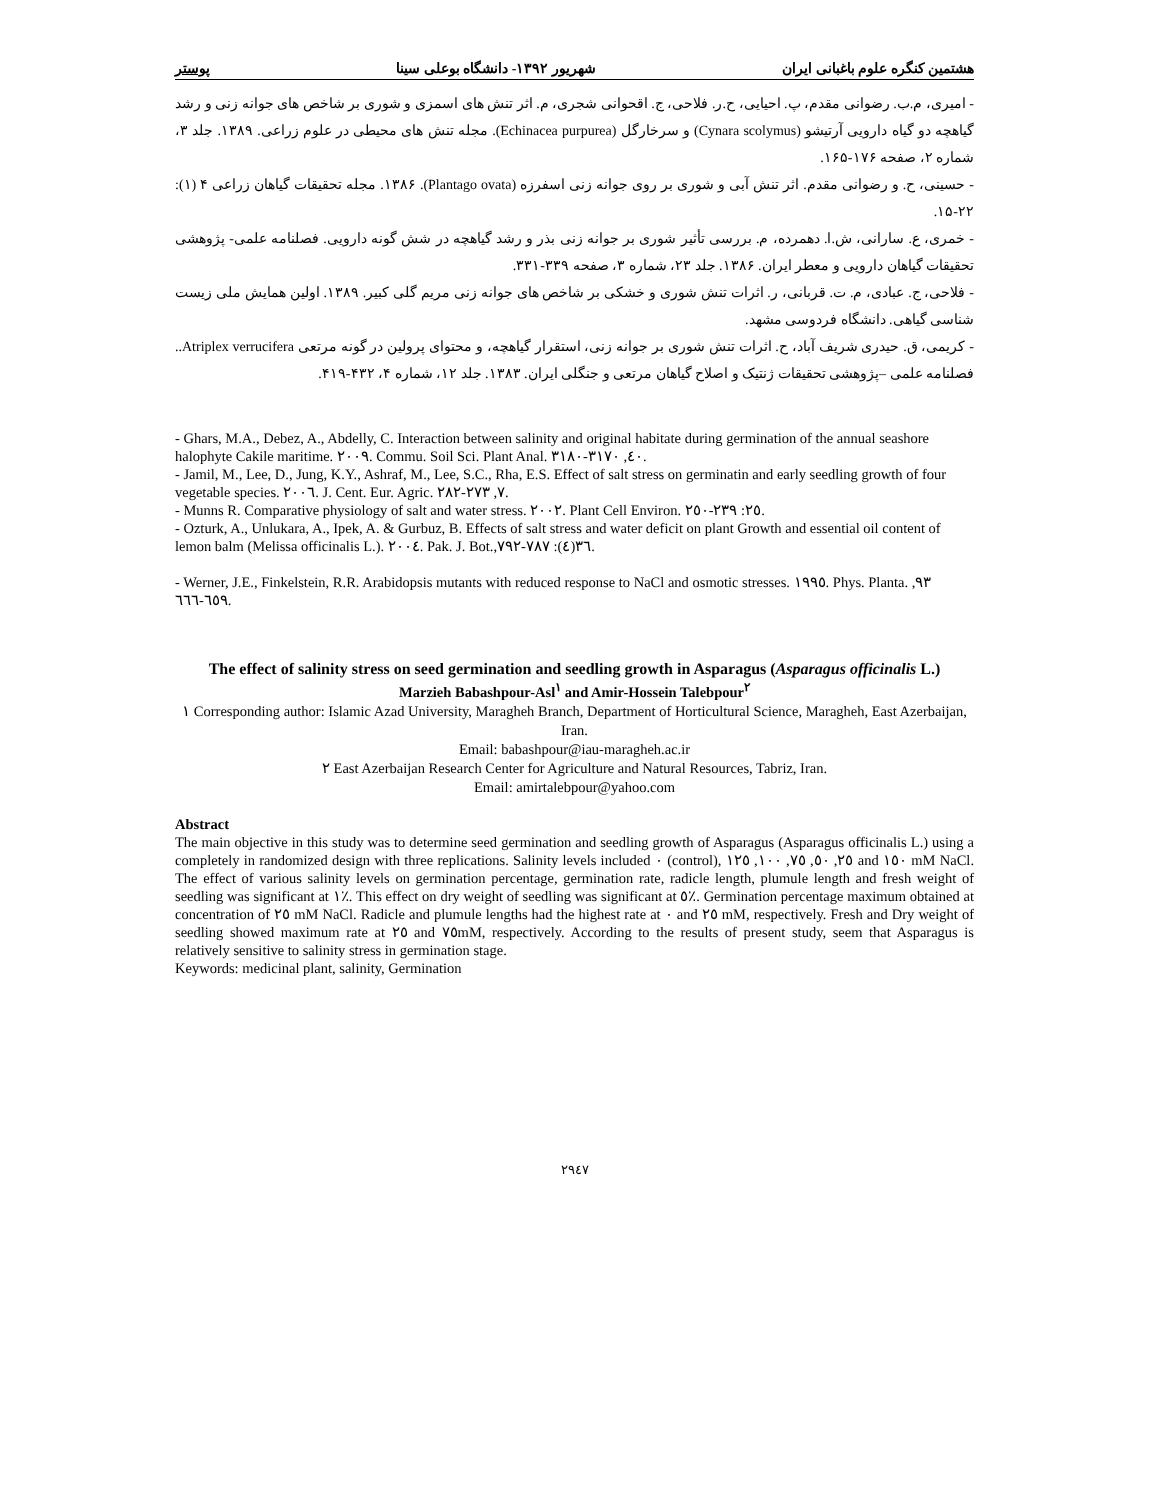هشتمین کنگره علوم باغبانی ایران شهریور ۱۳۹۲- دانشگاه بوعلی سینا پوستر
- امیری، م.ب. رضوانی مقدم، پ. احیایی، ح.ر. فلاحی، ج. اقحوانی شجری، م. اثر تنش های اسمزی و شوری بر شاخص های جوانه زنی و رشد گیاهچه دو گیاه دارویی آرتیشو (Cynara scolymus) و سرخارگل (Echinacea purpurea). مجله تنش های محیطی در علوم زراعی. ۱۳۸۹. جلد ۳، شماره ۲، صفحه ۱۷۶-۱۶۵.
- حسینی، ح. و رضوانی مقدم. اثر تنش آبی و شوری بر روی جوانه زنی اسفرزه (Plantago ovata). ۱۳۸۶. مجله تحقیقات گیاهان زراعی ۴ (۱): ۲۲-۱۵.
- خمری، ع. سارانی، ش.ا. دهمرده، م. بررسی تأثیر شوری بر جوانه زنی بذر و رشد گیاهچه در شش گونه دارویی. فصلنامه علمی- پژوهشی تحقیقات گیاهان دارویی و معطر ایران. ۱۳۸۶. جلد ۲۳، شماره ۳، صفحه ۳۳۹-۳۳۱.
- فلاحی، ج. عبادی، م. ت. قربانی، ر. اثرات تنش شوری و خشکی بر شاخص های جوانه زنی مریم گلی کبیر. ۱۳۸۹. اولین همایش ملی زیست شناسی گیاهی. دانشگاه فردوسی مشهد.
- کریمی، ق. حیدری شریف آباد، ح. اثرات تنش شوری بر جوانه زنی، استقرار گیاهچه، و محتوای پرولین در گونه مرتعی Atriplex verrucifera.. فصلنامه علمی –پژوهشی تحقیقات ژنتیک و اصلاح گیاهان مرتعی و جنگلی ایران. ۱۳۸۳. جلد ۱۲، شماره ۴، ۴۳۲-۴۱۹.
- Ghars, M.A., Debez, A., Abdelly, C. Interaction between salinity and original habitate during germination of the annual seashore halophyte Cakile maritime. ٢٠٠٩. Commu. Soil Sci. Plant Anal. ٤٠, ٣١٧٠-٣١٨٠.
- Jamil, M., Lee, D., Jung, K.Y., Ashraf, M., Lee, S.C., Rha, E.S. Effect of salt stress on germinatin and early seedling growth of four vegetable species. ٢٠٠٦. J. Cent. Eur. Agric. ٧, ٢٧٣-٢٨٢.
- Munns R. Comparative physiology of salt and water stress. ٢٠٠٢. Plant Cell Environ. ٢٥: ٢٣٩-٢٥٠.
- Ozturk, A., Unlukara, A., Ipek, A. & Gurbuz, B. Effects of salt stress and water deficit on plant Growth and essential oil content of lemon balm (Melissa officinalis L.). ٢٠٠٤. Pak. J. Bot.,٣٦(٤): ٧٨٧-٧٩٢.
- Werner, J.E., Finkelstein, R.R. Arabidopsis mutants with reduced response to NaCl and osmotic stresses. ١٩٩٥. Phys. Planta. ٩٣, ٦٥٩-٦٦٦.
The effect of salinity stress on seed germination and seedling growth in Asparagus (Asparagus officinalis L.)
Marzieh Babashpour-Asl<sup>١</sup> and Amir-Hossein Talebpour<sup>٢</sup>
١ Corresponding author: Islamic Azad University, Maragheh Branch, Department of Horticultural Science, Maragheh, East Azerbaijan, Iran.
Email: babashpour@iau-maragheh.ac.ir
٢ East Azerbaijan Research Center for Agriculture and Natural Resources, Tabriz, Iran.
Email: amirtalebpour@yahoo.com
Abstract
The main objective in this study was to determine seed germination and seedling growth of Asparagus (Asparagus officinalis L.) using a completely in randomized design with three replications. Salinity levels included ٠ (control), ٢٥, ٥٠, ٧٥, ١٠٠, ١٢٥ and ١٥٠ mM NaCl. The effect of various salinity levels on germination percentage, germination rate, radicle length, plumule length and fresh weight of seedling was significant at ١٪. This effect on dry weight of seedling was significant at ٥٪. Germination percentage maximum obtained at concentration of ٢٥ mM NaCl. Radicle and plumule lengths had the highest rate at ٠ and ٢٥ mM, respectively. Fresh and Dry weight of seedling showed maximum rate at ٢٥ and ٧٥mM, respectively. According to the results of present study, seem that Asparagus is relatively sensitive to salinity stress in germination stage.
Keywords: medicinal plant, salinity, Germination
٢٩٤٧